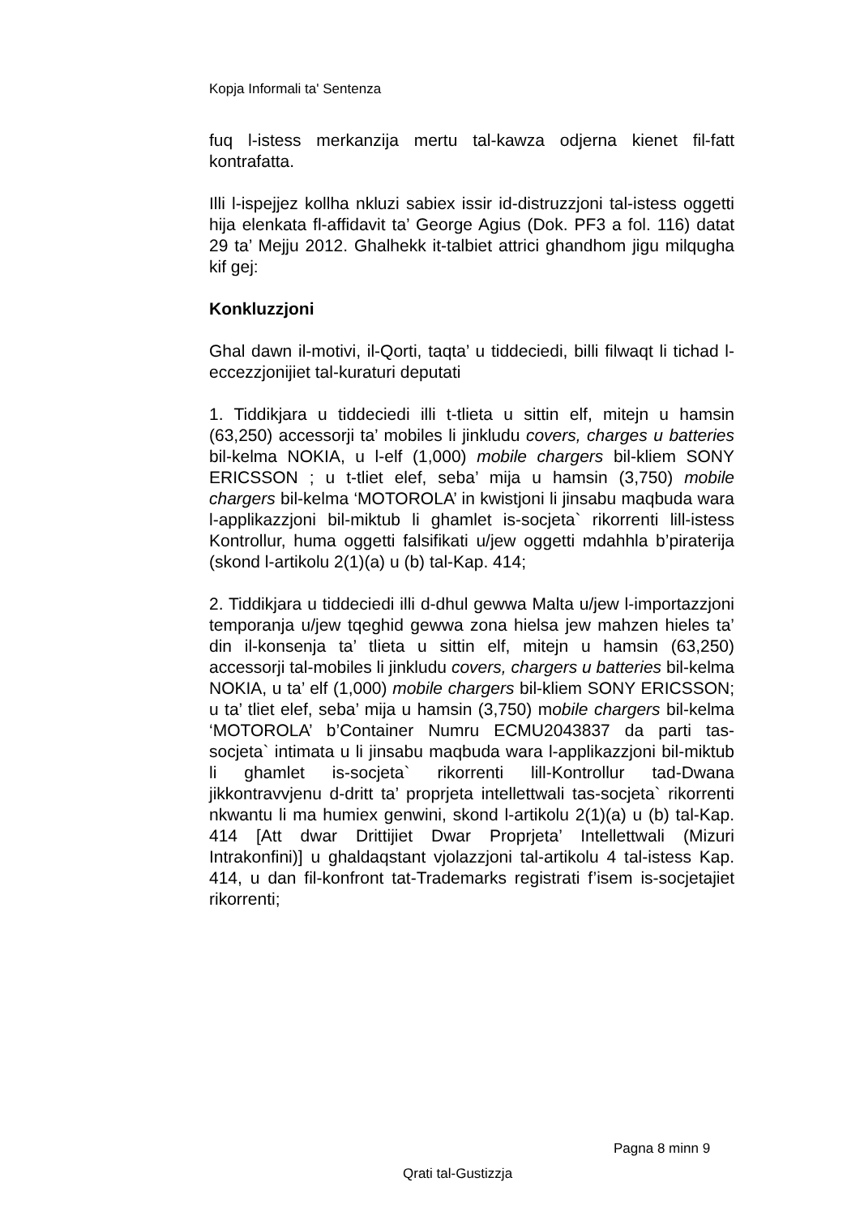Kopja Informali ta' Sentenza
fuq l-istess merkanzija mertu tal-kawza odjerna kienet fil-fatt kontrafatta.
Illi l-ispejjez kollha nkluzi sabiex issir id-distruzzjoni tal-istess oggetti hija elenkata fl-affidavit ta’ George Agius (Dok. PF3 a fol. 116) datat 29 ta’ Mejju 2012. Ghalhekk it-talbiet attrici ghandhom jigu milqugha kif gej:
Konkluzzjoni
Ghal dawn il-motivi, il-Qorti, taqta’ u tiddeciedi, billi filwaqt li tichad l-eccezzjonijiet tal-kuraturi deputati
1. Tiddikjara u tiddeciedi illi t-tlieta u sittin elf, mitejn u hamsin (63,250) accessorji ta’ mobiles li jinkludu covers, charges u batteries bil-kelma NOKIA, u l-elf (1,000) mobile chargers bil-kliem SONY ERICSSON ; u t-tliet elef, seba’ mija u hamsin (3,750) mobile chargers bil-kelma ‘MOTOROLA’ in kwistjoni li jinsabu maqbuda wara l-applikazzjoni bil-miktub li ghamlet is-socjeta` rikorrenti lill-istess Kontrollur, huma oggetti falsifikati u/jew oggetti mdahhla b’piraterija (skond l-artikolu 2(1)(a) u (b) tal-Kap. 414;
2. Tiddikjara u tiddeciedi illi d-dhul gewwa Malta u/jew l-importazzjoni temporanja u/jew tqeghid gewwa zona hielsa jew mahzen hieles ta’ din il-konsenja ta’ tlieta u sittin elf, mitejn u hamsin (63,250) accessorji tal-mobiles li jinkludu covers, chargers u batteries bil-kelma NOKIA, u ta’ elf (1,000) mobile chargers bil-kliem SONY ERICSSON; u ta’ tliet elef, seba’ mija u hamsin (3,750) mobile chargers bil-kelma ‘MOTOROLA’ b’Container Numru ECMU2043837 da parti tas-socjeta` intimata u li jinsabu maqbuda wara l-applikazzjoni bil-miktub li ghamlet is-socjeta` rikorrenti lill-Kontrollur tad-Dwana jikkontravvjenu d-dritt ta’ proprjeta intellettwali tas-socjeta` rikorrenti nkwantu li ma humiex genwini, skond l-artikolu 2(1)(a) u (b) tal-Kap. 414 [Att dwar Drittijiet Dwar Proprjeta’ Intellettwali (Mizuri Intrakonfini)] u ghaldaqstant vjolazzjoni tal-artikolu 4 tal-istess Kap. 414, u dan fil-konfront tat-Trademarks registrati f’isem is-socjetajiet rikorrenti;
Pagna 8 minn 9
Qrati tal-Gustizzja